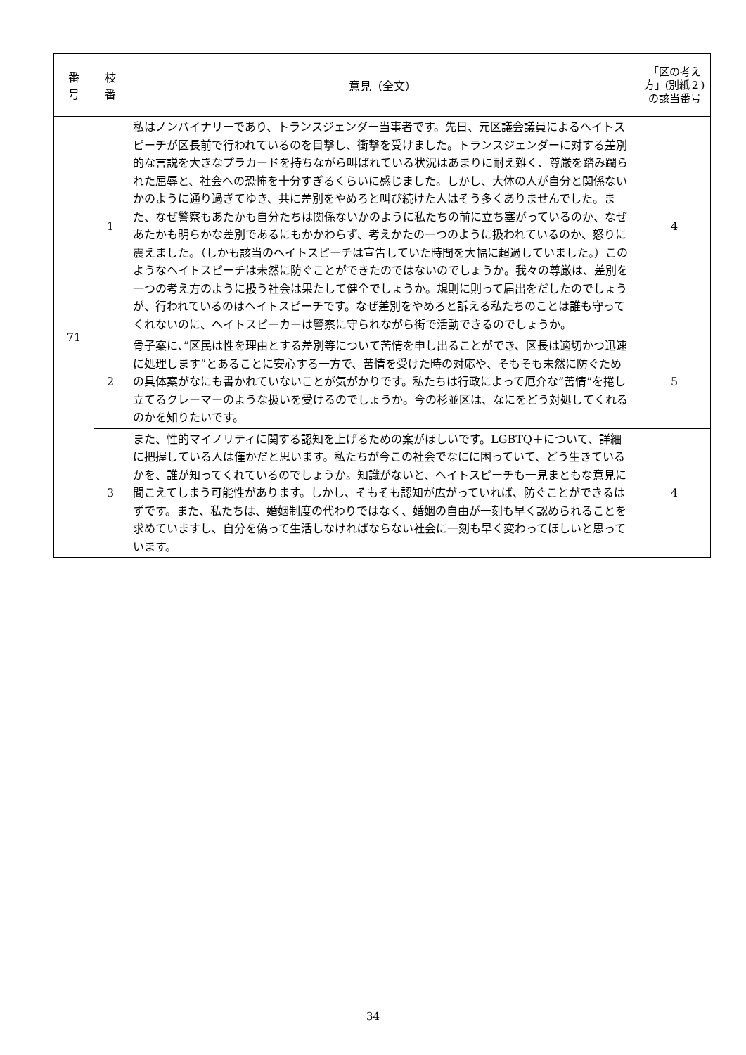| 番 号 | 枝 番 | 意見（全文） | 「区の考え方」(別紙２)の該当番号 |
| --- | --- | --- | --- |
| 71 | 1 | 私はノンバイナリーであり、トランスジェンダー当事者です。先日、元区議会議員によるヘイトスピーチが区長前で行われているのを目撃し、衝撃を受けました。トランスジェンダーに対する差別的な言説を大きなプラカードを持ちながら叫ばれている状況はあまりに耐え難く、尊厳を踏み躙られた屈辱と、社会への恐怖を十分すぎるくらいに感じました。しかし、大体の人が自分と関係ないかのように通り過ぎてゆき、共に差別をやめろと叫び続けた人はそう多くありませんでした。また、なぜ警察もあたかも自分たちは関係ないかのように私たちの前に立ち塞がっているのか、なぜあたかも明らかな差別であるにもかかわらず、考えかたの一つのように扱われているのか、怒りに震えました。（しかも該当のヘイトスピーチは宣告していた時間を大幅に超過していました。）このようなヘイトスピーチは未然に防ぐことができたのではないのでしょうか。我々の尊厳は、差別を一つの考え方のように扱う社会は果たして健全でしょうか。規則に則って届出をだしたのでしょうが、行われているのはヘイトスピーチです。なぜ差別をやめろと訴える私たちのことは誰も守ってくれないのに、ヘイトスピーカーは警察に守られながら街で活動できるのでしょうか。 | 4 |
| | 2 | 骨子案に、”区民は性を理由とする差別等について苦情を申し出ることができ、区長は適切かつ迅速に処理します”とあることに安心する一方で、苦情を受けた時の対応や、そもそも未然に防ぐための具体案がなにも書かれていないことが気がかりです。私たちは行政によって厄介な”苦情”を捲し立てるクレーマーのような扱いを受けるのでしょうか。今の杉並区は、なにをどう対処してくれるのかを知りたいです。 | 5 |
| | 3 | また、性的マイノリティに関する認知を上げるための案がほしいです。LGBTQ＋について、詳細に把握している人は僅かだと思います。私たちが今この社会でなにに困っていて、どう生きているかを、誰が知ってくれているのでしょうか。知識がないと、ヘイトスピーチも一見まともな意見に聞こえてしまう可能性があります。しかし、そもそも認知が広がっていれば、防ぐことができるはずです。また、私たちは、婚姻制度の代わりではなく、婚姻の自由が一刻も早く認められることを求めていますし、自分を偽って生活しなければならない社会に一刻も早く変わってほしいと思っています。 | 4 |
34